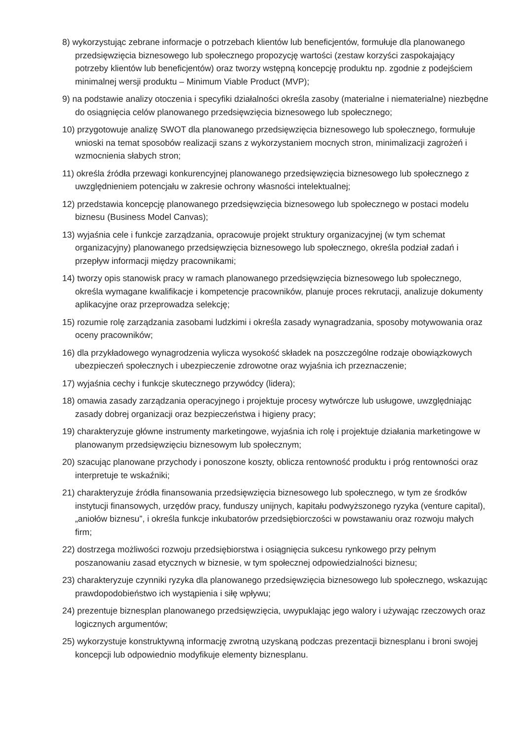8) wykorzystując zebrane informacje o potrzebach klientów lub beneficjentów, formułuje dla planowanego przedsięwzięcia biznesowego lub społecznego propozycję wartości (zestaw korzyści zaspokajający potrzeby klientów lub beneficjentów) oraz tworzy wstępną koncepcję produktu np. zgodnie z podejściem minimalnej wersji produktu – Minimum Viable Product (MVP);
9) na podstawie analizy otoczenia i specyfiki działalności określa zasoby (materialne i niematerialne) niezbędne do osiągnięcia celów planowanego przedsięwzięcia biznesowego lub społecznego;
10) przygotowuje analizę SWOT dla planowanego przedsięwzięcia biznesowego lub społecznego, formułuje wnioski na temat sposobów realizacji szans z wykorzystaniem mocnych stron, minimalizacji zagrożeń i wzmocnienia słabych stron;
11) określa źródła przewagi konkurencyjnej planowanego przedsięwzięcia biznesowego lub społecznego z uwzględnieniem potencjału w zakresie ochrony własności intelektualnej;
12) przedstawia koncepcję planowanego przedsięwzięcia biznesowego lub społecznego w postaci modelu biznesu (Business Model Canvas);
13) wyjaśnia cele i funkcje zarządzania, opracowuje projekt struktury organizacyjnej (w tym schemat organizacyjny) planowanego przedsięwzięcia biznesowego lub społecznego, określa podział zadań i przepływ informacji między pracownikami;
14) tworzy opis stanowisk pracy w ramach planowanego przedsięwzięcia biznesowego lub społecznego, określa wymagane kwalifikacje i kompetencje pracowników, planuje proces rekrutacji, analizuje dokumenty aplikacyjne oraz przeprowadza selekcję;
15) rozumie rolę zarządzania zasobami ludzkimi i określa zasady wynagradzania, sposoby motywowania oraz oceny pracowników;
16) dla przykładowego wynagrodzenia wylicza wysokość składek na poszczególne rodzaje obowiązkowych ubezpieczeń społecznych i ubezpieczenie zdrowotne oraz wyjaśnia ich przeznaczenie;
17) wyjaśnia cechy i funkcje skutecznego przywódcy (lidera);
18) omawia zasady zarządzania operacyjnego i projektuje procesy wytwórcze lub usługowe, uwzględniając zasady dobrej organizacji oraz bezpieczeństwa i higieny pracy;
19) charakteryzuje główne instrumenty marketingowe, wyjaśnia ich rolę i projektuje działania marketingowe w planowanym przedsięwzięciu biznesowym lub społecznym;
20) szacując planowane przychody i ponoszone koszty, oblicza rentowność produktu i próg rentowności oraz interpretuje te wskaźniki;
21) charakteryzuje źródła finansowania przedsięwzięcia biznesowego lub społecznego, w tym ze środków instytucji finansowych, urzędów pracy, funduszy unijnych, kapitału podwyższonego ryzyka (venture capital), „aniołów biznesu”, i określa funkcje inkubatorów przedsiębiorczości w powstawaniu oraz rozwoju małych firm;
22) dostrzega możliwości rozwoju przedsiębiorstwa i osiągnięcia sukcesu rynkowego przy pełnym poszanowaniu zasad etycznych w biznesie, w tym społecznej odpowiedzialności biznesu;
23) charakteryzuje czynniki ryzyka dla planowanego przedsięwzięcia biznesowego lub społecznego, wskazując prawdopodobieństwo ich wystąpienia i siłę wpływu;
24) prezentuje biznesplan planowanego przedsięwzięcia, uwypuklając jego walory i używając rzeczowych oraz logicznych argumentów;
25) wykorzystuje konstruktywną informację zwrotną uzyskaną podczas prezentacji biznesplanu i broni swojej koncepcji lub odpowiednio modyfikuje elementy biznesplanu.